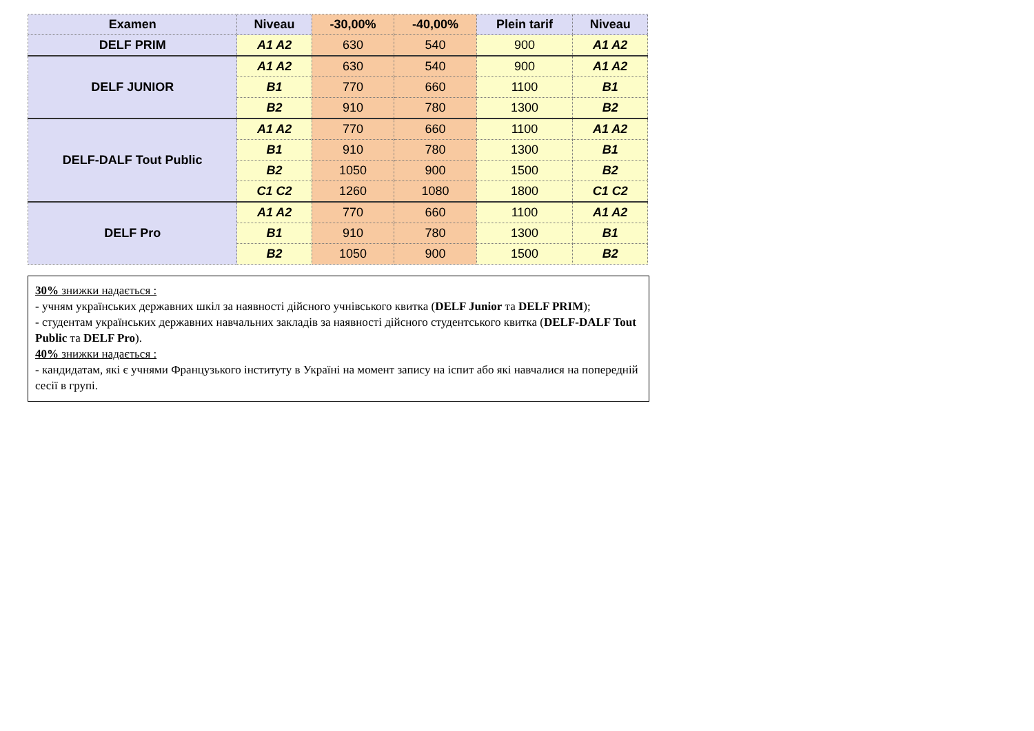| Examen | Niveau | -30,00% | -40,00% | Plein tarif | Niveau |
| --- | --- | --- | --- | --- | --- |
| DELF PRIM | A1 A2 | 630 | 540 | 900 | A1 A2 |
| DELF JUNIOR | A1 A2 | 630 | 540 | 900 | A1 A2 |
| | B1 | 770 | 660 | 1100 | B1 |
| | B2 | 910 | 780 | 1300 | B2 |
| DELF-DALF Tout Public | A1 A2 | 770 | 660 | 1100 | A1 A2 |
| | B1 | 910 | 780 | 1300 | B1 |
| | B2 | 1050 | 900 | 1500 | B2 |
| | C1 C2 | 1260 | 1080 | 1800 | C1 C2 |
| DELF Pro | A1 A2 | 770 | 660 | 1100 | A1 A2 |
| | B1 | 910 | 780 | 1300 | B1 |
| | B2 | 1050 | 900 | 1500 | B2 |
30% знижки надається :
- учням українських державних шкіл за наявності дійсного учнівського квитка (DELF Junior та DELF PRIM);
- студентам українських державних навчальних закладів за наявності дійсного студентського квитка (DELF-DALF Tout Public та DELF Pro).
40% знижки надається :
- кандидатам, які є учнями Французького інституту в Україні на момент запису на іспит або які навчалися на попередній сесії в групі.